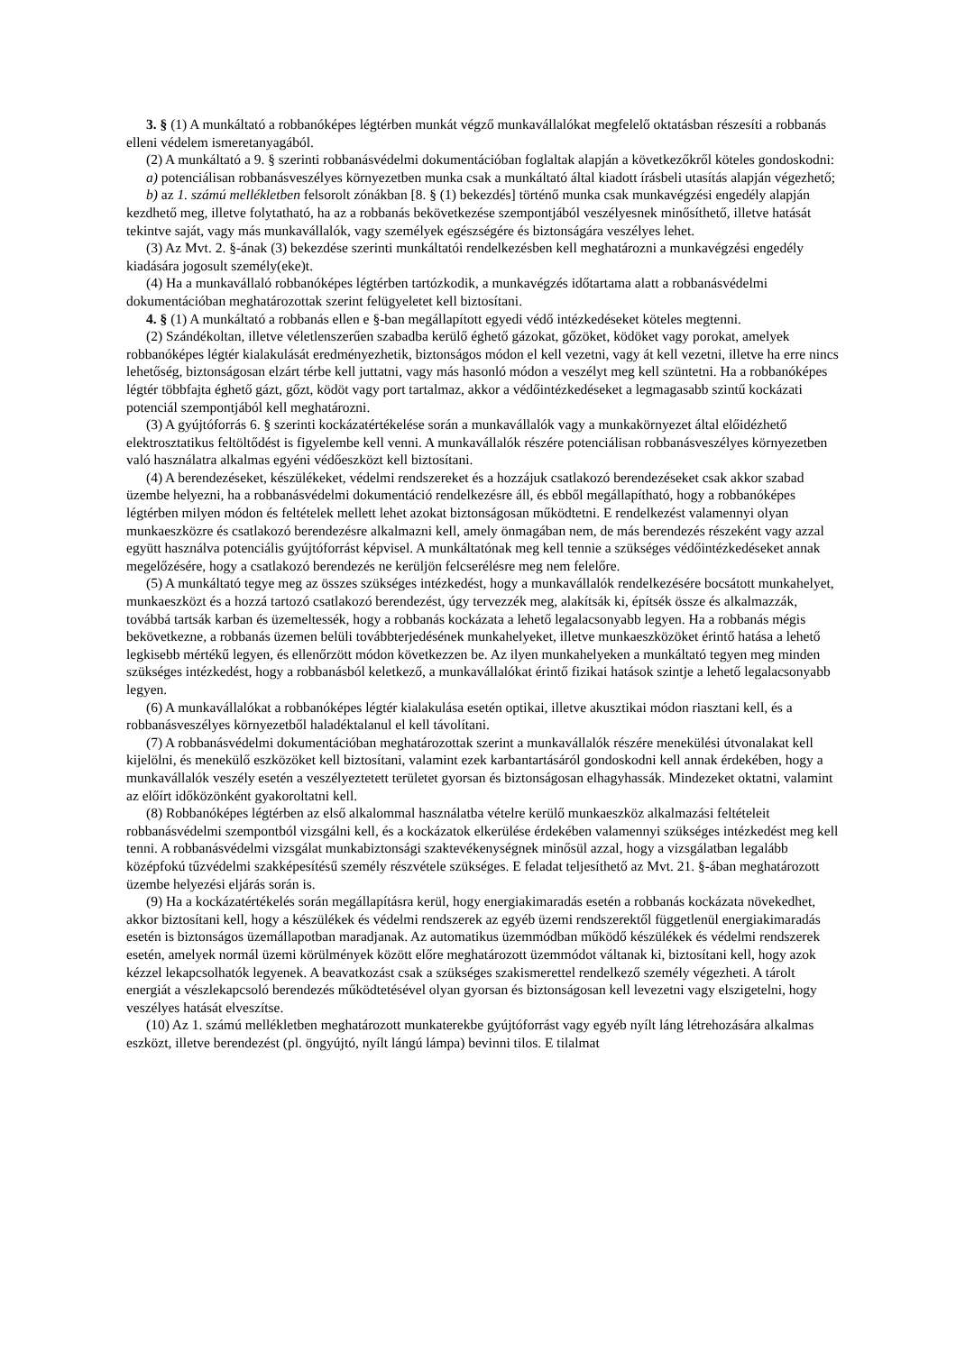3. § (1) A munkáltató a robbanóképes légtérben munkát végző munkavállalókat megfelelő oktatásban részesíti a robbanás elleni védelem ismeretanyagából.
(2) A munkáltató a 9. § szerinti robbanásvédelmi dokumentációban foglaltak alapján a következőkről köteles gondoskodni:
a) potenciálisan robbanásveszélyes környezetben munka csak a munkáltató által kiadott írásbeli utasítás alapján végezhető;
b) az 1. számú mellékletben felsorolt zónákban [8. § (1) bekezdés] történő munka csak munkavégzési engedély alapján kezdhető meg, illetve folytatható, ha az a robbanás bekövetkezése szempontjából veszélyesnek minősíthető, illetve hatását tekintve saját, vagy más munkavállalók, vagy személyek egészségére és biztonságára veszélyes lehet.
(3) Az Mvt. 2. §-ának (3) bekezdése szerinti munkáltatói rendelkezésben kell meghatározni a munkavégzési engedély kiadására jogosult személy(eke)t.
(4) Ha a munkavállaló robbanóképes légtérben tartózkodik, a munkavégzés időtartama alatt a robbanásvédelmi dokumentációban meghatározottak szerint felügyeletet kell biztosítani.
4. § (1) A munkáltató a robbanás ellen e §-ban megállapított egyedi védő intézkedéseket köteles megtenni.
(2) Szándékoltan, illetve véletlenszerűen szabadba kerülő éghető gázokat, gőzöket, ködöket vagy porokat, amelyek robbanóképes légtér kialakulását eredményezhetik, biztonságos módon el kell vezetni, vagy át kell vezetni, illetve ha erre nincs lehetőség, biztonságosan elzárt térbe kell juttatni, vagy más hasonló módon a veszélyt meg kell szüntetni. Ha a robbanóképes légtér többfajta éghető gázt, gőzt, ködöt vagy port tartalmaz, akkor a védőintézkedéseket a legmagasabb szintű kockázati potenciál szempontjából kell meghatározni.
(3) A gyújtóforrás 6. § szerinti kockázatértékelése során a munkavállalók vagy a munkakörnyezet által előidézhető elektrosztatikus feltöltődést is figyelembe kell venni. A munkavállalók részére potenciálisan robbanásveszélyes környezetben való használatra alkalmas egyéni védőeszközt kell biztosítani.
(4) A berendezéseket, készülékeket, védelmi rendszereket és a hozzájuk csatlakozó berendezéseket csak akkor szabad üzembe helyezni, ha a robbanásvédelmi dokumentáció rendelkezésre áll, és ebből megállapítható, hogy a robbanóképes légtérben milyen módon és feltételek mellett lehet azokat biztonságosan működtetni. E rendelkezést valamennyi olyan munkaeszközre és csatlakozó berendezésre alkalmazni kell, amely önmagában nem, de más berendezés részeként vagy azzal együtt használva potenciális gyújtóforrást képvisel. A munkáltatónak meg kell tennie a szükséges védőintézkedéseket annak megelőzésére, hogy a csatlakozó berendezés ne kerüljön felcserélésre meg nem felelőre.
(5) A munkáltató tegye meg az összes szükséges intézkedést, hogy a munkavállalók rendelkezésére bocsátott munkahelyet, munkaeszközt és a hozzá tartozó csatlakozó berendezést, úgy tervezzék meg, alakítsák ki, építsék össze és alkalmazzák, továbbá tartsák karban és üzemeltessék, hogy a robbanás kockázata a lehető legalacsonyabb legyen. Ha a robbanás mégis bekövetkezne, a robbanás üzemen belüli továbbterjedésének munkahelyeket, illetve munkaeszközöket érintő hatása a lehető legkisebb mértékű legyen, és ellenőrzött módon következzen be. Az ilyen munkahelyeken a munkáltató tegyen meg minden szükséges intézkedést, hogy a robbanásból keletkező, a munkavállalókat érintő fizikai hatások szintje a lehető legalacsonyabb legyen.
(6) A munkavállalókat a robbanóképes légtér kialakulása esetén optikai, illetve akusztikai módon riasztani kell, és a robbanásveszélyes környezetből haladéktalanul el kell távolítani.
(7) A robbanásvédelmi dokumentációban meghatározottak szerint a munkavállalók részére menekülési útvonalakat kell kijelölni, és menekülő eszközöket kell biztosítani, valamint ezek karbantartásáról gondoskodni kell annak érdekében, hogy a munkavállalók veszély esetén a veszélyeztetett területet gyorsan és biztonságosan elhagyhassák. Mindezeket oktatni, valamint az előírt időközönként gyakoroltatni kell.
(8) Robbanóképes légtérben az első alkalommal használatba vételre kerülő munkaeszköz alkalmazási feltételeit robbanásvédelmi szempontból vizsgálni kell, és a kockázatok elkerülése érdekében valamennyi szükséges intézkedést meg kell tenni. A robbanásvédelmi vizsgálat munkabiztonsági szaktevékenységnek minősül azzal, hogy a vizsgálatban legalább középfokú tűzvédelmi szakképesítésű személy részvétele szükséges. E feladat teljesíthető az Mvt. 21. §-ában meghatározott üzembe helyezési eljárás során is.
(9) Ha a kockázatértékelés során megállapításra kerül, hogy energiakimaradás esetén a robbanás kockázata növekedhet, akkor biztosítani kell, hogy a készülékek és védelmi rendszerek az egyéb üzemi rendszerektől függetlenül energiakimaradás esetén is biztonságos üzemállapotban maradjanak. Az automatikus üzemmódban működő készülékek és védelmi rendszerek esetén, amelyek normál üzemi körülmények között előre meghatározott üzemmódot váltanak ki, biztosítani kell, hogy azok kézzel lekapcsolhatók legyenek. A beavatkozást csak a szükséges szakismerettel rendelkező személy végezheti. A tárolt energiát a vészlekapcsoló berendezés működtetésével olyan gyorsan és biztonságosan kell levezetni vagy elszigetelni, hogy veszélyes hatását elveszítse.
(10) Az 1. számú mellékletben meghatározott munkaterekbe gyújtóforrást vagy egyéb nyílt láng létrehozására alkalmas eszközt, illetve berendezést (pl. öngyújtó, nyílt lángú lámpa) bevinni tilos. E tilalmat